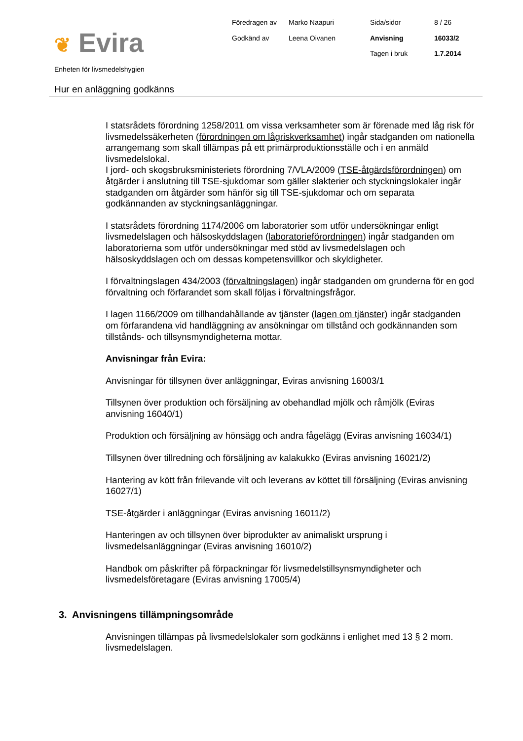❦ Evira
Föredragen av
Marko Naapuri
Sida/sidor
8 / 26
Godkänd av
Leena Oivanen
Anvisning
16033/2
Tagen i bruk
1.7.2014
Enheten för livsmedelshygien
Hur en anläggning godkänns
I statsrådets förordning 1258/2011 om vissa verksamheter som är förenade med låg risk för livsmedelssäkerheten (förordningen om lågriskverksamhet) ingår stadganden om nationella arrangemang som skall tillämpas på ett primärproduktionsställe och i en anmäld livsmedelslokal.
I jord- och skogsbruksministeriets förordning 7/VLA/2009 (TSE-åtgärdsförordningen) om åtgärder i anslutning till TSE-sjukdomar som gäller slakterier och styckningslokaler ingår stadganden om åtgärder som hänför sig till TSE-sjukdomar och om separata godkännanden av styckningsanläggningar.
I statsrådets förordning 1174/2006 om laboratorier som utför undersökningar enligt livsmedelslagen och hälsoskyddslagen (laboratorieförordningen) ingår stadganden om laboratorierna som utför undersökningar med stöd av livsmedelslagen och hälsoskyddslagen och om dessas kompetensvillkor och skyldigheter.
I förvaltningslagen 434/2003 (förvaltningslagen) ingår stadganden om grunderna för en god förvaltning och förfarandet som skall följas i förvaltningsfrågor.
I lagen 1166/2009 om tillhandahållande av tjänster (lagen om tjänster) ingår stadganden om förfarandena vid handläggning av ansökningar om tillstånd och godkännanden som tillstånds- och tillsynsmyndigheterna mottar.
Anvisningar från Evira:
Anvisningar för tillsynen över anläggningar, Eviras anvisning 16003/1
Tillsynen över produktion och försäljning av obehandlad mjölk och råmjölk (Eviras anvisning 16040/1)
Produktion och försäljning av hönsägg och andra fågelägg (Eviras anvisning 16034/1)
Tillsynen över tillredning och försäljning av kalakukko (Eviras anvisning 16021/2)
Hantering av kött från frilevande vilt och leverans av köttet till försäljning (Eviras anvisning 16027/1)
TSE-åtgärder i anläggningar (Eviras anvisning 16011/2)
Hanteringen av och tillsynen över biprodukter av animaliskt ursprung i livsmedelsanläggningar (Eviras anvisning 16010/2)
Handbok om påskrifter på förpackningar för livsmedelstillsynsmyndigheter och livsmedelsföretagare (Eviras anvisning 17005/4)
3. Anvisningens tillämpningsområde
Anvisningen tillämpas på livsmedelslokaler som godkänns i enlighet med 13 § 2 mom. livsmedelslagen.